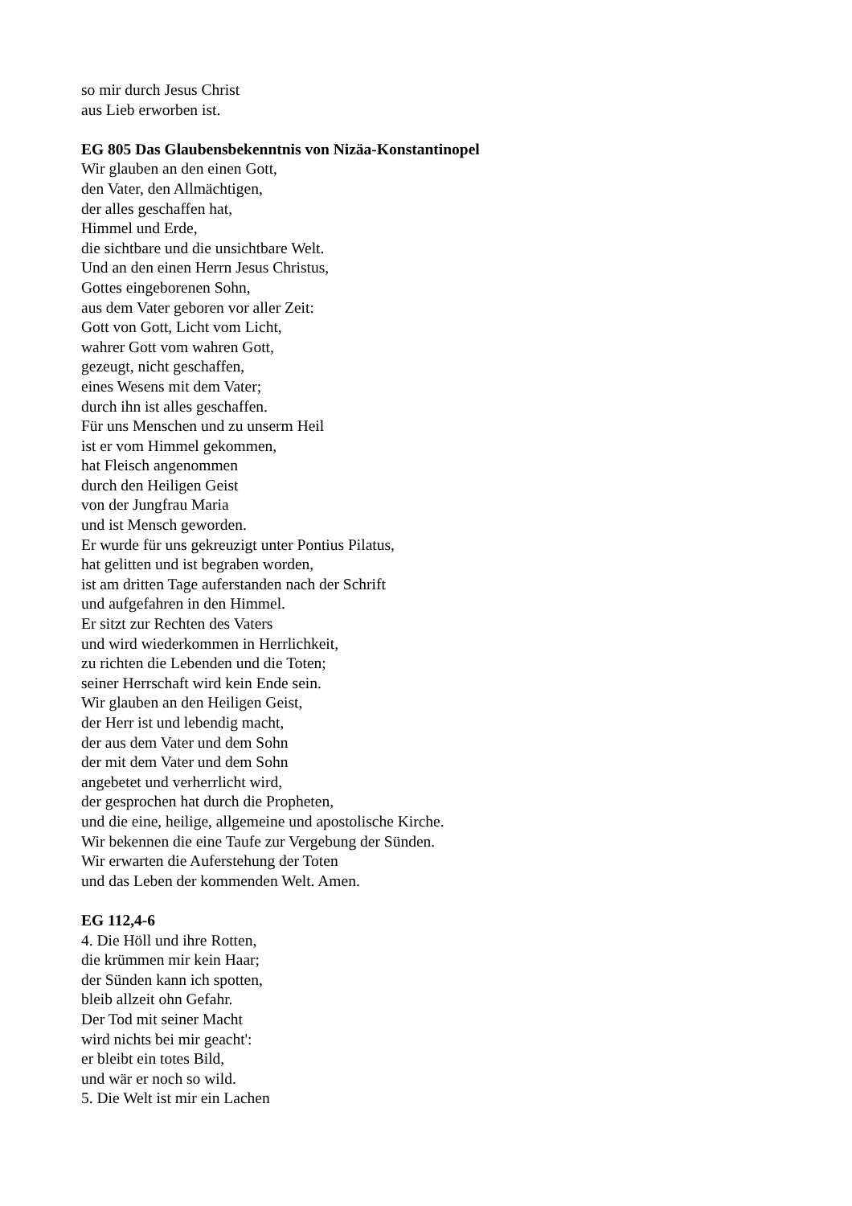so mir durch Jesus Christ
aus Lieb erworben ist.
EG 805 Das Glaubensbekenntnis von Nizäa-Konstantinopel
Wir glauben an den einen Gott,
den Vater, den Allmächtigen,
der alles geschaffen hat,
Himmel und Erde,
die sichtbare und die unsichtbare Welt.
Und an den einen Herrn Jesus Christus,
Gottes eingeborenen Sohn,
aus dem Vater geboren vor aller Zeit:
Gott von Gott, Licht vom Licht,
wahrer Gott vom wahren Gott,
gezeugt, nicht geschaffen,
eines Wesens mit dem Vater;
durch ihn ist alles geschaffen.
Für uns Menschen und zu unserm Heil
ist er vom Himmel gekommen,
hat Fleisch angenommen
durch den Heiligen Geist
von der Jungfrau Maria
und ist Mensch geworden.
Er wurde für uns gekreuzigt unter Pontius Pilatus,
hat gelitten und ist begraben worden,
ist am dritten Tage auferstanden nach der Schrift
und aufgefahren in den Himmel.
Er sitzt zur Rechten des Vaters
und wird wiederkommen in Herrlichkeit,
zu richten die Lebenden und die Toten;
seiner Herrschaft wird kein Ende sein.
Wir glauben an den Heiligen Geist,
der Herr ist und lebendig macht,
der aus dem Vater und dem Sohn
der mit dem Vater und dem Sohn
angebetet und verherrlicht wird,
der gesprochen hat durch die Propheten,
und die eine, heilige, allgemeine und apostolische Kirche.
Wir bekennen die eine Taufe zur Vergebung der Sünden.
Wir erwarten die Auferstehung der Toten
und das Leben der kommenden Welt. Amen.
EG 112,4-6
4. Die Höll und ihre Rotten,
die krümmen mir kein Haar;
der Sünden kann ich spotten,
bleib allzeit ohn Gefahr.
Der Tod mit seiner Macht
wird nichts bei mir geacht':
er bleibt ein totes Bild,
und wär er noch so wild.
5. Die Welt ist mir ein Lachen